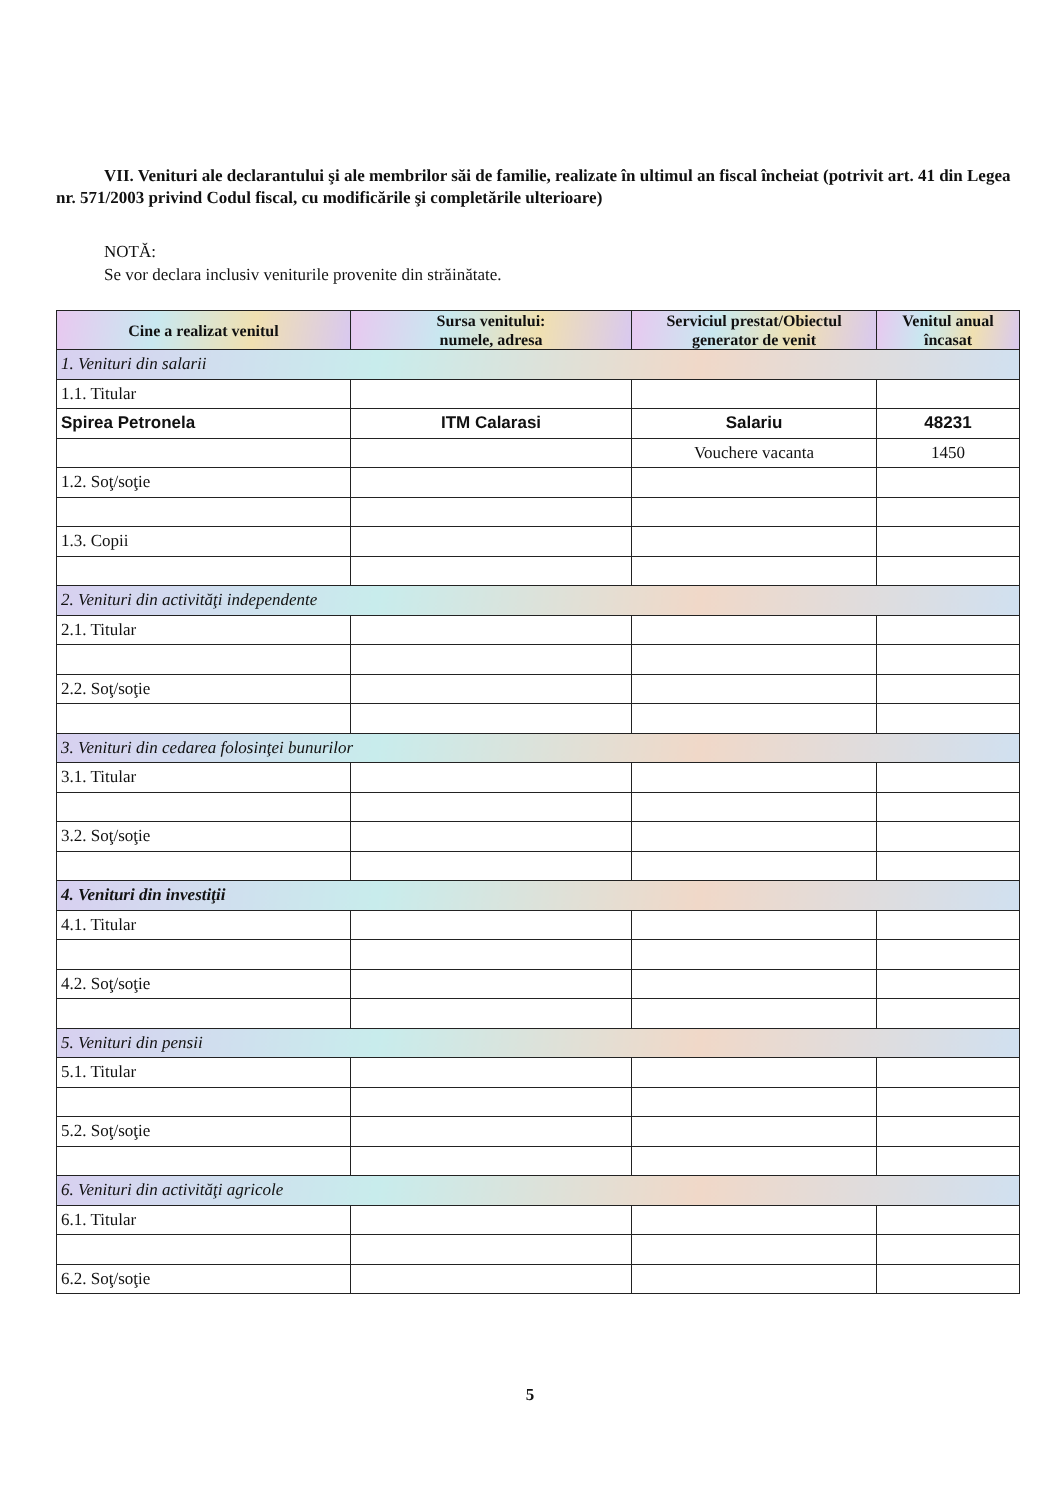VII. Venituri ale declarantului şi ale membrilor săi de familie, realizate în ultimul an fiscal încheiat (potrivit art. 41 din Legea nr. 571/2003 privind Codul fiscal, cu modificările şi completările ulterioare)
NOTĂ:
Se vor declara inclusiv veniturile provenite din străinătate.
| Cine a realizat venitul | Sursa venitului: numele, adresa | Serviciul prestat/Obiectul generator de venit | Venitul anual încasat |
| --- | --- | --- | --- |
| 1. Venituri din salarii | | | |
| 1.1. Titular | | | |
| Spirea Petronela | ITM Calarasi | Salariu | 48231 |
| | | Vouchere vacanta | 1450 |
| 1.2. Soţ/soţie | | | |
| 1.3. Copii | | | |
| 2. Venituri din activităţi independente | | | |
| 2.1. Titular | | | |
| 2.2. Soţ/soţie | | | |
| 3. Venituri din cedarea folosinţei bunurilor | | | |
| 3.1. Titular | | | |
| 3.2. Soţ/soţie | | | |
| 4. Venituri din investiţii | | | |
| 4.1. Titular | | | |
| 4.2. Soţ/soţie | | | |
| 5. Venituri din pensii | | | |
| 5.1. Titular | | | |
| 5.2. Soţ/soţie | | | |
| 6. Venituri din activităţi agricole | | | |
| 6.1. Titular | | | |
| 6.2. Soţ/soţie | | | |
5